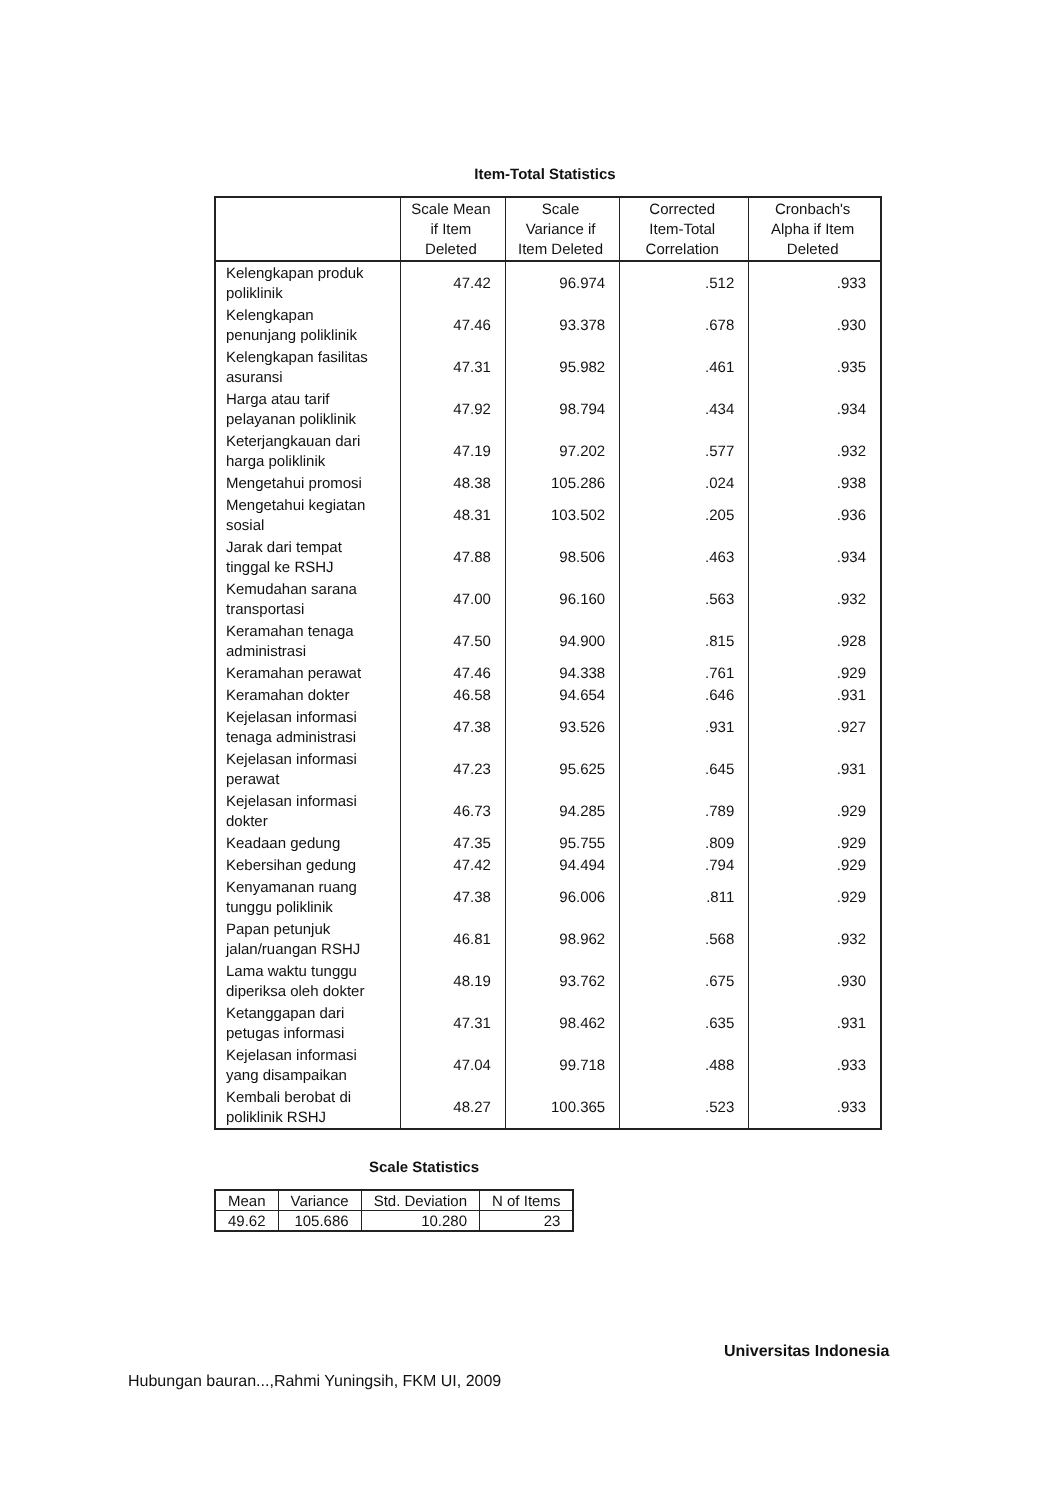Item-Total Statistics
| | Scale Mean if Item Deleted | Scale Variance if Item Deleted | Corrected Item-Total Correlation | Cronbach's Alpha if Item Deleted |
| --- | --- | --- | --- | --- |
| Kelengkapan produk poliklinik | 47.42 | 96.974 | .512 | .933 |
| Kelengkapan penunjang poliklinik | 47.46 | 93.378 | .678 | .930 |
| Kelengkapan fasilitas asuransi | 47.31 | 95.982 | .461 | .935 |
| Harga atau tarif pelayanan poliklinik | 47.92 | 98.794 | .434 | .934 |
| Keterjangkauan dari harga poliklinik | 47.19 | 97.202 | .577 | .932 |
| Mengetahui promosi | 48.38 | 105.286 | .024 | .938 |
| Mengetahui kegiatan sosial | 48.31 | 103.502 | .205 | .936 |
| Jarak dari tempat tinggal ke RSHJ | 47.88 | 98.506 | .463 | .934 |
| Kemudahan sarana transportasi | 47.00 | 96.160 | .563 | .932 |
| Keramahan tenaga administrasi | 47.50 | 94.900 | .815 | .928 |
| Keramahan perawat | 47.46 | 94.338 | .761 | .929 |
| Keramahan dokter | 46.58 | 94.654 | .646 | .931 |
| Kejelasan informasi tenaga administrasi | 47.38 | 93.526 | .931 | .927 |
| Kejelasan informasi perawat | 47.23 | 95.625 | .645 | .931 |
| Kejelasan informasi dokter | 46.73 | 94.285 | .789 | .929 |
| Keadaan gedung | 47.35 | 95.755 | .809 | .929 |
| Kebersihan gedung | 47.42 | 94.494 | .794 | .929 |
| Kenyamanan ruang tunggu poliklinik | 47.38 | 96.006 | .811 | .929 |
| Papan petunjuk jalan/ruangan RSHJ | 46.81 | 98.962 | .568 | .932 |
| Lama waktu tunggu diperiksa oleh dokter | 48.19 | 93.762 | .675 | .930 |
| Ketanggapan dari petugas informasi | 47.31 | 98.462 | .635 | .931 |
| Kejelasan informasi yang disampaikan | 47.04 | 99.718 | .488 | .933 |
| Kembali berobat di poliklinik RSHJ | 48.27 | 100.365 | .523 | .933 |
Scale Statistics
| Mean | Variance | Std. Deviation | N of Items |
| --- | --- | --- | --- |
| 49.62 | 105.686 | 10.280 | 23 |
Universitas Indonesia
Hubungan bauran...,Rahmi Yuningsih, FKM UI, 2009